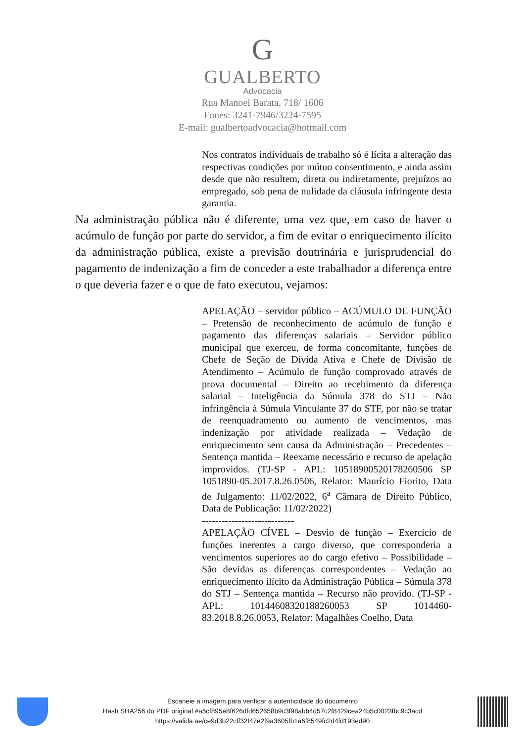G
GUALBERTO
Advocacia
Rua Manoel Barata, 718/ 1606
Fones: 3241-7946/3224-7595
E-mail: gualbertoadvocacia@hotmail.com
Nos contratos individuais de trabalho só é lícita a alteração das respectivas condições por mútuo consentimento, e ainda assim desde que não resultem, direta ou indiretamente, prejuízos ao empregado, sob pena de nulidade da cláusula infringente desta garantia.
Na administração pública não é diferente, uma vez que, em caso de haver o acúmulo de função por parte do servidor, a fim de evitar o enriquecimento ilícito da administração pública, existe a previsão doutrinária e jurisprudencial do pagamento de indenização a fim de conceder a este trabalhador a diferença entre o que deveria fazer e o que de fato executou, vejamos:
APELAÇÃO – servidor público – ACÚMULO DE FUNÇÃO – Pretensão de reconhecimento de acúmulo de função e pagamento das diferenças salariais – Servidor público municipal que exerceu, de forma concomitante, funções de Chefe de Seção de Dívida Ativa e Chefe de Divisão de Atendimento – Acúmulo de função comprovado através de prova documental – Direito ao recebimento da diferença salarial – Inteligência da Súmula 378 do STJ – Não infringência à Súmula Vinculante 37 do STF, por não se tratar de reenquadramento ou aumento de vencimentos, mas indenização por atividade realizada – Vedação de enriquecimento sem causa da Administração – Precedentes – Sentença mantida – Reexame necessário e recurso de apelação improvidos. (TJ-SP - APL: 10518900520178260506 SP 1051890-05.2017.8.26.0506, Relator: Maurício Fiorito, Data de Julgamento: 11/02/2022, 6<sup>a</sup> Câmara de Direito Público, Data de Publicação: 11/02/2022)
----------------------------
APELAÇÃO CÍVEL – Desvio de função – Exercício de funções inerentes a cargo diverso, que corresponderia a vencimentos superiores ao do cargo efetivo – Possibilidade – São devidas as diferenças correspondentes – Vedação ao enriquecimento ilícito da Administração Pública – Súmula 378 do STJ – Sentença mantida – Recurso não provido. (TJ-SP - APL: 10144608320188260053 SP 1014460-83.2018.8.26.0053, Relator: Magalhães Coelho, Data
Escaneie a imagem para verificar a autenticidade do documento
Hash SHA256 do PDF original #a5cf895e8f626dfd652658b9c3f98abb4d57c2f8429cea24b5c0023fbc9c3acd
https://valida.ae/ce9d3b22cff32f47e2f9a3605fb1a6f8549fc2d4fd193ed90